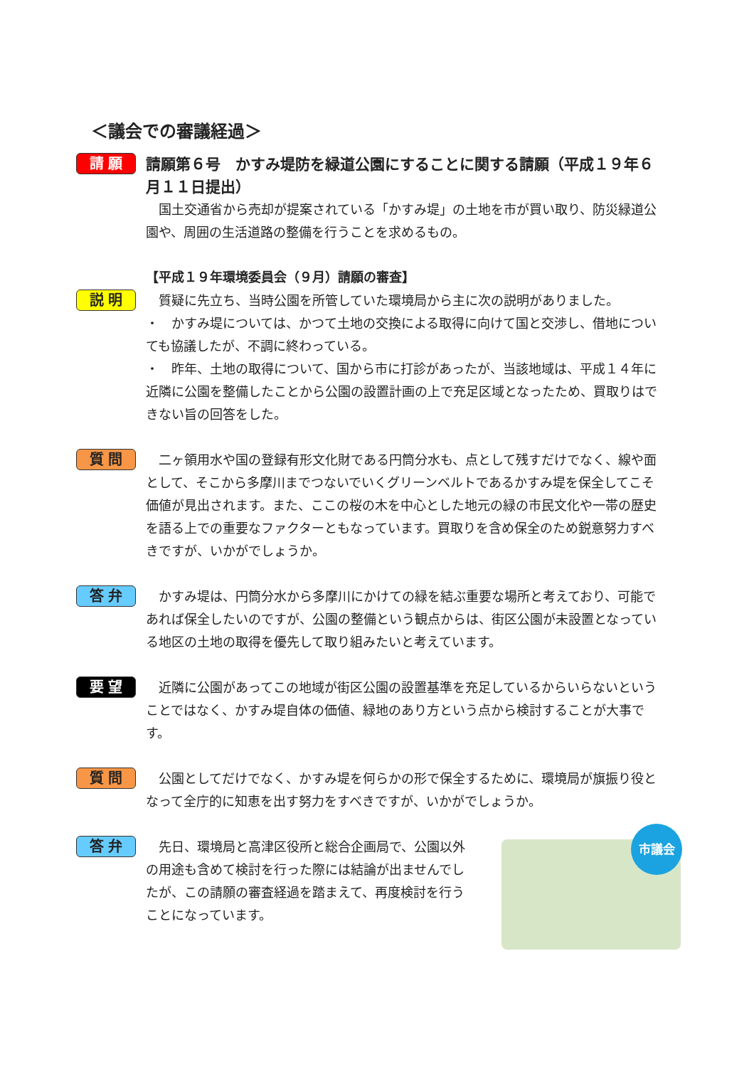＜議会での審議経過＞
請 願
請願第６号　かすみ堤防を緑道公園にすることに関する請願（平成１９年６月１１日提出）
　国土交通省から売却が提案されている「かすみ堤」の土地を市が買い取り、防災緑道公園や、周囲の生活道路の整備を行うことを求めるもの。
【平成１９年環境委員会（９月）請願の審査】
説 明
　質疑に先立ち、当時公園を所管していた環境局から主に次の説明がありました。
・　かすみ堤については、かつて土地の交換による取得に向けて国と交渉し、借地についても協議したが、不調に終わっている。
・　昨年、土地の取得について、国から市に打診があったが、当該地域は、平成１４年に近隣に公園を整備したことから公園の設置計画の上で充足区域となったため、買取りはできない旨の回答をした。
質 問
　二ヶ領用水や国の登録有形文化財である円筒分水も、点として残すだけでなく、線や面として、そこから多摩川までつないでいくグリーンベルトであるかすみ堤を保全してこそ価値が見出されます。また、ここの桜の木を中心とした地元の緑の市民文化や一帯の歴史を語る上での重要なファクターともなっています。買取りを含め保全のため鋭意努力すべきですが、いかがでしょうか。
答 弁
　かすみ堤は、円筒分水から多摩川にかけての緑を結ぶ重要な場所と考えており、可能であれば保全したいのですが、公園の整備という観点からは、街区公園が未設置となっている地区の土地の取得を優先して取り組みたいと考えています。
要 望
　近隣に公園があってこの地域が街区公園の設置基準を充足しているからいらないということではなく、かすみ堤自体の価値、緑地のあり方という点から検討することが大事です。
質 問
　公園としてだけでなく、かすみ堤を何らかの形で保全するために、環境局が旗振り役となって全庁的に知恵を出す努力をすべきですが、いかがでしょうか。
答 弁
　先日、環境局と高津区役所と総合企画局で、公園以外の用途も含めて検討を行った際には結論が出ませんでしたが、この請願の審査経過を踏まえて、再度検討を行うことになっています。
市議会